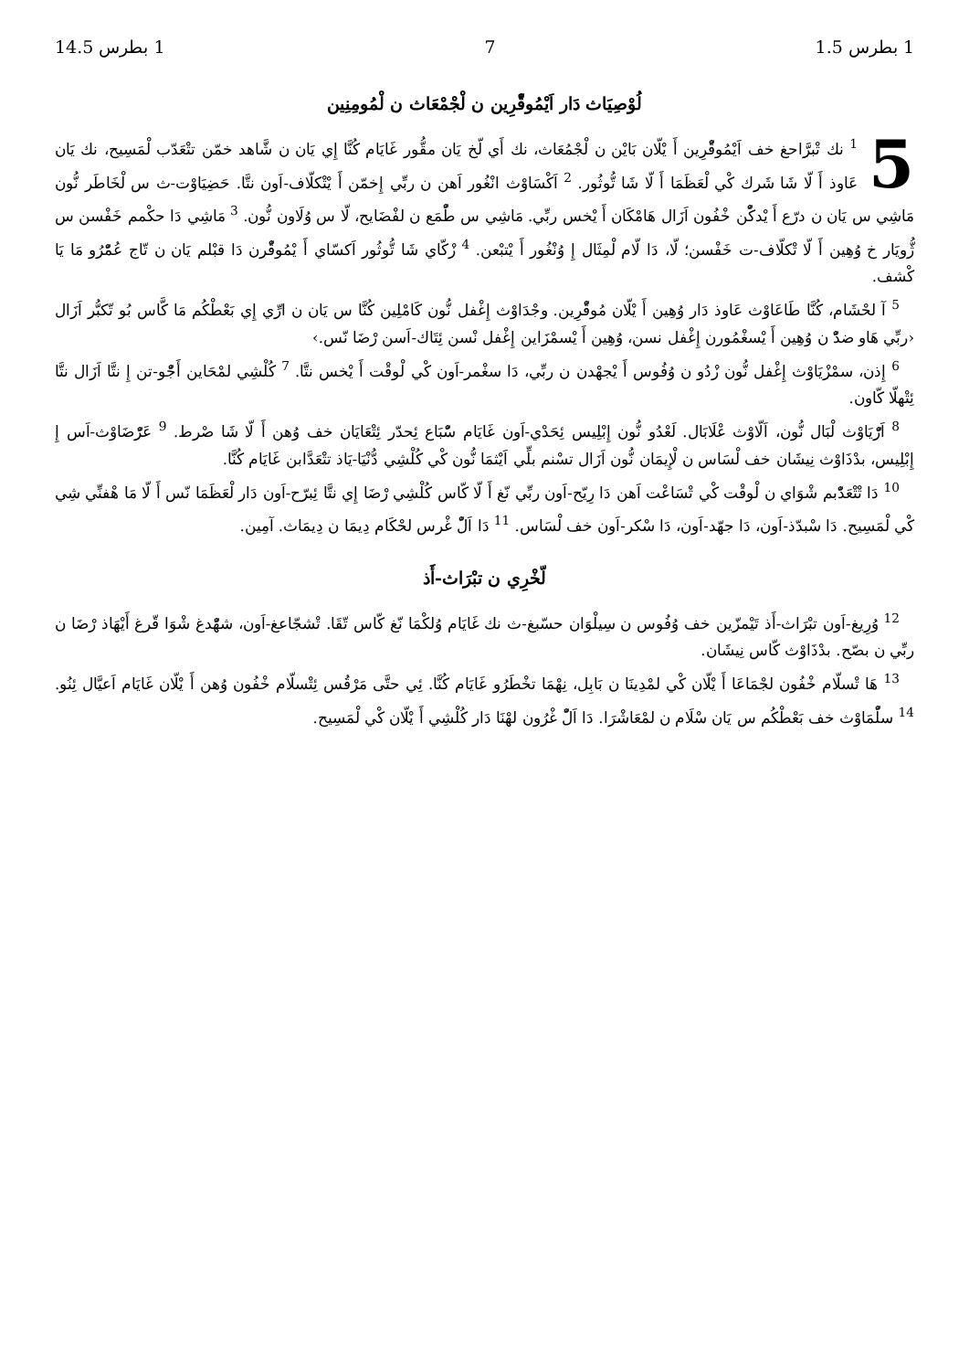1 بطرس 1.5 7 1 بطرس 14.5
لُوْصِيَاث دَار اَيْمُوقّْرِين ن لْجْمْعَاث ن لْمُومِنِين
5<sup>1</sup> نك تْبرَّاحغ خف اَيْمُوقّْرِين أَ يْلّان بَايْن ن لْجْمُعَاث، نك أَي لّخ يَان مقُّور غَايَام كُنَّا إِي يَان ن شَّاهد خمّن تتْعَدّب لْمَسِيح، نك يَان عَاوذ أَ لّا شَا شَرك كْي لْعَظَمَا أَ لّا شَا تُّوثُور. <sup>2</sup> اَكْسَاوْث انْغُور اَهن ن ربِّي إِخمّن أَ يْتْكلّاف-اَون نتَّا. حَضِيَاوْت-ث س لْخَاطَر نُّون مَاشِي س يَان ن درّع أَ يْدكّْن خْفُون اَزَال هَامْكَان أَ يْخس ربِّي. مَاشِي س طّْمَع ن لفْضَايح، لّا س وُلَاون نُّون. <sup>3</sup> مَاشِي دَا حكْمم خَفْسن س ژُّويَار خ وُهِين أَ لّا تْكلّاف-ت خَفْسن؛ لّا، دَا لّام لْمِثَال إِ وُنْغُور أَ يْتبْعن. <sup>4</sup> زْكّاي شَا تُّوثُور اَكسّاي أَ يْمُوقّْرن دَا قبْلم يَان ن تّاج عُمّْرُو مَا يَا كْشف.
<sup>5</sup> آ لحْشَام، كُنَّا طَاعَاوْث عَاوذ دَار وُهِين أَ يْلّان مُوقّْرِين. وجْدَاوْث إِغْفل نُّون كَامْلِين كُنَّا س يَان ن ارِّي إِي بَعْطْكُم مَا كَّاس بُو تّكبُّر اَزَال ‹ربِّي هَاو ضدّْ ن وُهِين أَ يْسغْمُورن إِغْفل نسن، وُهِين أَ يْسمْزَاين إِغْفل نْسن ئِتَاك-اَسن رْضَا نّس.›
<sup>6</sup> إِذن، سمْزْيَاوْث إِغْفل نُّون زْدُو ن وُفُوس أَ يْجهْدن ن ربِّي، دَا سغْمر-اَون كْي لْوقْت أَ يْخس نتَّا. <sup>7</sup> كُلْشِي لمْحَاين أَجّْو-تن إِ نتَّا اَزَال نتَّا ئِتْهلّا كّاون.
<sup>8</sup> اَرّْيَاوْث لْبَال نُّون، اَلّاوْث عْلَابَال. لَعْدُو نُّون إِبْلِيس ئِحَدْي-اَون غَايَام سّْبَاع ئِحدّر ئِتْعَايَان خف وُهن أَ لّا شَا صْرط. <sup>9</sup> عَرّْضَاوْث-اَس إِ إِبْلِيس، بدْذَاوْث نِيشَان خف لْسَاس ن لْإِيمَان نُّون اَزَال تسْنم بلِّي اَيْثمَا نُّون كْي كُلْشِي دُّنْيَا-يَاذ تتْعَدَّابن غَايَام كُنَّا.
<sup>10</sup> دَا تْتْعَدّْبم شْوَاي ن لْوقْت كْي تْسَاعْت اَهن دَا رِيّح-اَون ربِّي نّغ أَ لّا كّاس كُلْشِي رْضَا إِي نتَّا ئِبرّح-اَون دَار لْعَظَمَا نّس أَ لّا مَا هْفنِّي شِي كْي لْمَسِيح. دَا سْبدّذ-اَون، دَا جهّد-اَون، دَا سْكر-اَون خف لْسَاس. <sup>11</sup> دَا اَلّْ غْرس لحْكَام دِيمَا ن دِيمَاث. آمِين.
لّخْرِي ن تبْرَاث-أَذ
<sup>12</sup> وُرِيغ-اَون تبْرَاث-أَذ تَيْمزّين خف وُفُوس ن سِيلْوَان حسّبغ-ث نك غَايَام وُلكْمَا نّغ كّاس تّقَا. تْشجّاعغ-اَون، شهّْدغ شْوَا قّرغ أَيْهَاذ رْضَا ن ربِّي ن بصّح. بدْذَاوْث كّاس نِيشَان.
<sup>13</sup> هَا تْسلّام خْفُون لجْمَاعَا أَ يْلّان كْي لمْدِينَا ن بَابِل، نِهْمَا تخْطَرُو غَايَام كُنَّا. ئِي حتَّى مَرْقُس ئِتْسلّام خْفُون وُهن أَ يْلّان غَايَام اَعيَّال ئِنُو. <sup>14</sup> سلّْمَاوْث خف بَعْطْكُم س يَان سْلَام ن لمْعَاشْرَا. دَا اَلّْ غْرُون لهْنَا دَار كُلْشِي أَ يْلّان كْي لْمَسِيح.